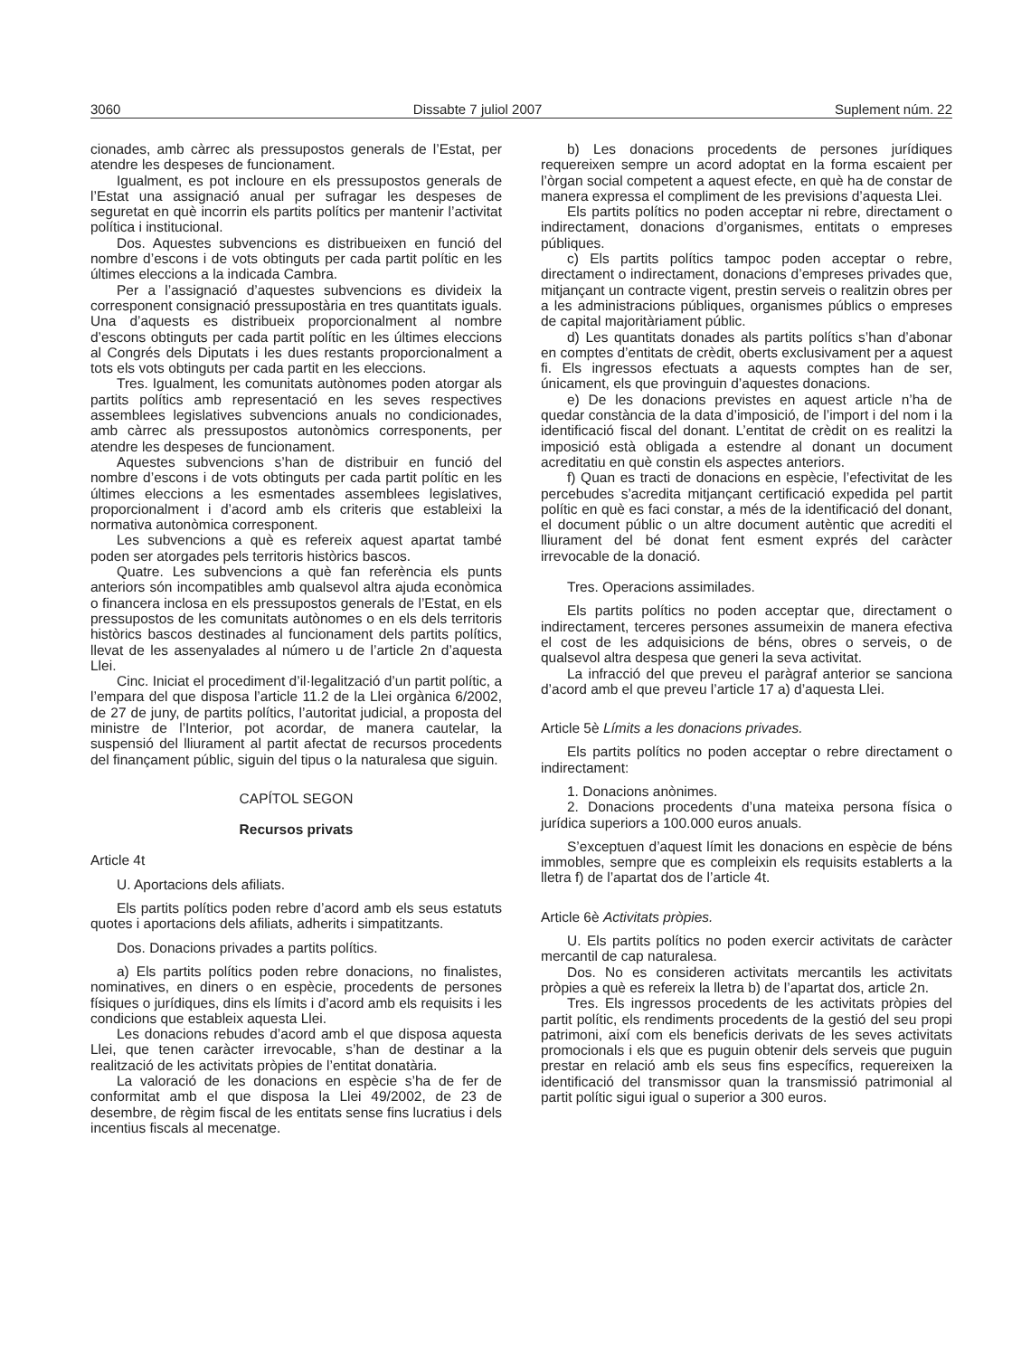3060 Dissabte 7 juliol 2007 Suplement núm. 22
cionades, amb càrrec als pressupostos generals de l’Estat, per atendre les despeses de funcionament.
Igualment, es pot incloure en els pressupostos generals de l’Estat una assignació anual per sufragar les despeses de seguretat en què incorrin els partits polítics per mantenir l’activitat política i institucional.
Dos. Aquestes subvencions es distribueixen en funció del nombre d’escons i de vots obtinguts per cada partit polític en les últimes eleccions a la indicada Cambra.
Per a l’assignació d’aquestes subvencions es divideix la corresponent consignació pressupostària en tres quantitats iguals. Una d’aquests es distribueix proporcionalment al nombre d’escons obtinguts per cada partit polític en les últimes eleccions al Congrés dels Diputats i les dues restants proporcionalment a tots els vots obtinguts per cada partit en les eleccions.
Tres. Igualment, les comunitats autònomes poden atorgar als partits polítics amb representació en les seves respectives assemblees legislatives subvencions anuals no condicionades, amb càrrec als pressupostos autonòmics corresponents, per atendre les despeses de funcionament.
Aquestes subvencions s’han de distribuir en funció del nombre d’escons i de vots obtinguts per cada partit polític en les últimes eleccions a les esmentades assemblees legislatives, proporcionalment i d’acord amb els criteris que estableixi la normativa autonòmica corresponent.
Les subvencions a què es refereix aquest apartat també poden ser atorgades pels territoris històrics bascos.
Quatre. Les subvencions a què fan referència els punts anteriors són incompatibles amb qualsevol altra ajuda econòmica o financera inclosa en els pressupostos generals de l’Estat, en els pressupostos de les comunitats autònomes o en els dels territoris històrics bascos destinades al funcionament dels partits polítics, llevat de les assenyalades al número u de l’article 2n d’aquesta Llei.
Cinc. Iniciat el procediment d’il·legalització d’un partit polític, a l’empara del que disposa l’article 11.2 de la Llei orgànica 6/2002, de 27 de juny, de partits polítics, l’autoritat judicial, a proposta del ministre de l’Interior, pot acordar, de manera cautelar, la suspensió del lliurament al partit afectat de recursos procedents del finançament públic, siguin del tipus o la naturalesa que siguin.
CAPÍTOL SEGON
Recursos privats
Article 4t
U. Aportacions dels afiliats.
Els partits polítics poden rebre d’acord amb els seus estatuts quotes i aportacions dels afiliats, adherits i simpatitzants.
Dos. Donacions privades a partits polítics.
a) Els partits polítics poden rebre donacions, no finalistes, nominatives, en diners o en espècie, procedents de persones físiques o jurídiques, dins els límits i d’acord amb els requisits i les condicions que estableix aquesta Llei.
Les donacions rebudes d’acord amb el que disposa aquesta Llei, que tenen caràcter irrevocable, s’han de destinar a la realització de les activitats pròpies de l’entitat donatària.
La valoració de les donacions en espècie s’ha de fer de conformitat amb el que disposa la Llei 49/2002, de 23 de desembre, de règim fiscal de les entitats sense fins lucratius i dels incentius fiscals al mecenatge.
b) Les donacions procedents de persones jurídiques requereixen sempre un acord adoptat en la forma escaient per l’òrgan social competent a aquest efecte, en què ha de constar de manera expressa el compliment de les previsions d’aquesta Llei.
Els partits polítics no poden acceptar ni rebre, directament o indirectament, donacions d’organismes, entitats o empreses públiques.
c) Els partits polítics tampoc poden acceptar o rebre, directament o indirectament, donacions d’empreses privades que, mitjançant un contracte vigent, prestin serveis o realitzin obres per a les administracions públiques, organismes públics o empreses de capital majoritàriament públic.
d) Les quantitats donades als partits polítics s’han d’abonar en comptes d’entitats de crèdit, oberts exclusivament per a aquest fi. Els ingressos efectuats a aquests comptes han de ser, únicament, els que provinguin d’aquestes donacions.
e) De les donacions previstes en aquest article n’ha de quedar constància de la data d’imposició, de l’import i del nom i la identificació fiscal del donant. L’entitat de crèdit on es realitzi la imposició està obligada a estendre al donant un document acreditatiu en què constin els aspectes anteriors.
f) Quan es tracti de donacions en espècie, l’efectivitat de les percebudes s’acredita mitjançant certificació expedida pel partit polític en què es faci constar, a més de la identificació del donant, el document públic o un altre document autèntic que acrediti el lliurament del bé donat fent esment exprés del caràcter irrevocable de la donació.
Tres. Operacions assimilades.
Els partits polítics no poden acceptar que, directament o indirectament, terceres persones assumeixin de manera efectiva el cost de les adquisicions de béns, obres o serveis, o de qualsevol altra despesa que generi la seva activitat.
La infracció del que preveu el paràgraf anterior se sanciona d’acord amb el que preveu l’article 17 a) d’aquesta Llei.
Article 5è Límits a les donacions privades.
Els partits polítics no poden acceptar o rebre directament o indirectament:
1. Donacions anònimes.
2. Donacions procedents d’una mateixa persona física o jurídica superiors a 100.000 euros anuals.
S’exceptuen d’aquest límit les donacions en espècie de béns immobles, sempre que es compleixin els requisits establerts a la lletra f) de l’apartat dos de l’article 4t.
Article 6è Activitats pròpies.
U. Els partits polítics no poden exercir activitats de caràcter mercantil de cap naturalesa.
Dos. No es consideren activitats mercantils les activitats pròpies a què es refereix la lletra b) de l’apartat dos, article 2n.
Tres. Els ingressos procedents de les activitats pròpies del partit polític, els rendiments procedents de la gestió del seu propi patrimoni, així com els beneficis derivats de les seves activitats promocionals i els que es puguin obtenir dels serveis que puguin prestar en relació amb els seus fins específics, requereixen la identificació del transmissor quan la transmissió patrimonial al partit polític sigui igual o superior a 300 euros.